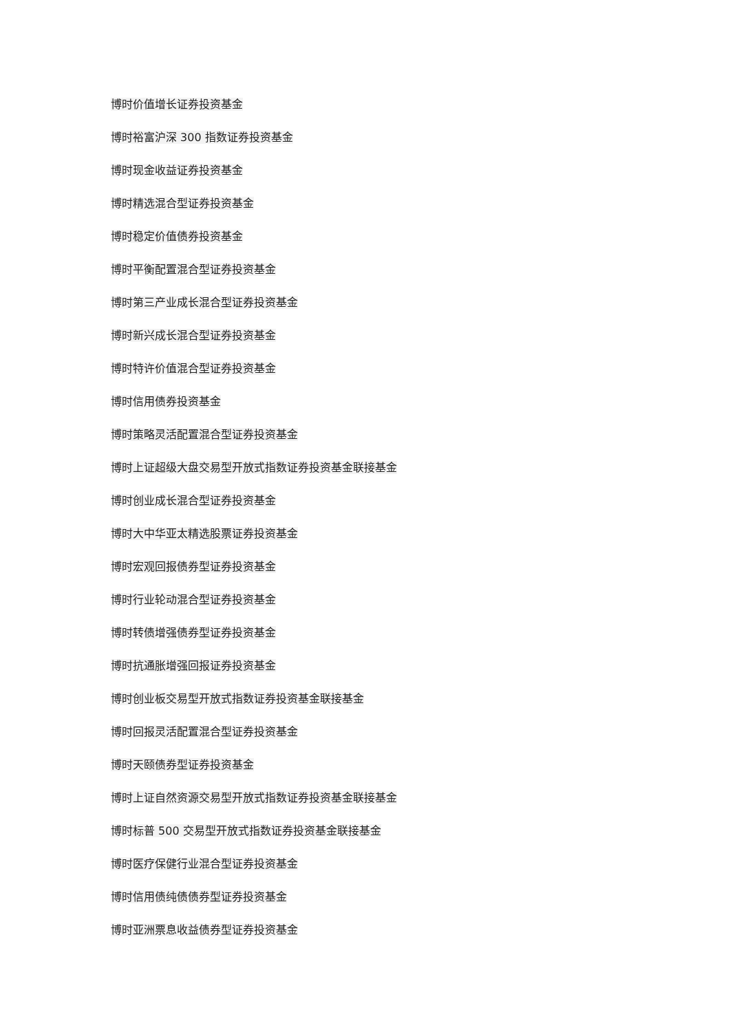博时价值增长证券投资基金
博时裕富沪深 300 指数证券投资基金
博时现金收益证券投资基金
博时精选混合型证券投资基金
博时稳定价值债券投资基金
博时平衡配置混合型证券投资基金
博时第三产业成长混合型证券投资基金
博时新兴成长混合型证券投资基金
博时特许价值混合型证券投资基金
博时信用债券投资基金
博时策略灵活配置混合型证券投资基金
博时上证超级大盘交易型开放式指数证券投资基金联接基金
博时创业成长混合型证券投资基金
博时大中华亚太精选股票证券投资基金
博时宏观回报债券型证券投资基金
博时行业轮动混合型证券投资基金
博时转债增强债券型证券投资基金
博时抗通胀增强回报证券投资基金
博时创业板交易型开放式指数证券投资基金联接基金
博时回报灵活配置混合型证券投资基金
博时天颐债券型证券投资基金
博时上证自然资源交易型开放式指数证券投资基金联接基金
博时标普 500 交易型开放式指数证券投资基金联接基金
博时医疗保健行业混合型证券投资基金
博时信用债纯债债券型证券投资基金
博时亚洲票息收益债券型证券投资基金